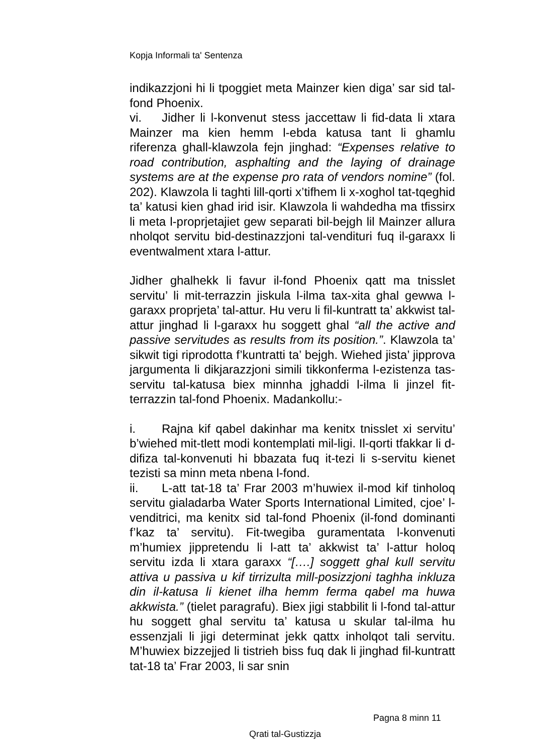Kopja Informali ta' Sentenza
indikazzjoni hi li tpoggiet meta Mainzer kien diga’ sar sid tal-fond Phoenix.
vi. Jidher li l-konvenut stess jaccettaw li fid-data li xtara Mainzer ma kien hemm l-ebda katusa tant li ghamlu riferenza ghall-klawzola fejn jinghad: “Expenses relative to road contribution, asphalting and the laying of drainage systems are at the expense pro rata of vendors nomine” (fol. 202). Klawzola li taghti lill-qorti x’tifhem li x-xoghol tat-tqeghid ta’ katusi kien ghad irid isir. Klawzola li wahdedha ma tfissirx li meta l-proprjetajiet gew separati bil-bejgh lil Mainzer allura nholqot servitu bid-destinazzjoni tal-vendituri fuq il-garaxx li eventwalment xtara l-attur.
Jidher ghalhekk li favur il-fond Phoenix qatt ma tnisslet servitu’ li mit-terrazzin jiskula l-ilma tax-xita ghal gewwa l-garaxx proprjeta’ tal-attur. Hu veru li fil-kuntratt ta’ akkwist tal-attur jinghad li l-garaxx hu soggett ghal “all the active and passive servitudes as results from its position.”. Klawzola ta’ sikwit tigi riprodotta f’kuntratti ta’ bejgh. Wiehed jista’ jipprova jargumenta li dikjarazzjoni simili tikkonferma l-ezistenza tas-servitu tal-katusa biex minnha jghaddi l-ilma li jinzel fit-terrazzin tal-fond Phoenix. Madankollu:-
i. Rajna kif qabel dakinhar ma kenitx tnisslet xi servitu’ b’wiehed mit-tlett modi kontemplati mil-ligi. Il-qorti tfakkar li d-difiza tal-konvenuti hi bbazata fuq it-tezi li s-servitu kienet tezisti sa minn meta nbena l-fond.
ii. L-att tat-18 ta’ Frar 2003 m’huwiex il-mod kif tinholoq servitu gialadarba Water Sports International Limited, cjoe’ l-venditrici, ma kenitx sid tal-fond Phoenix (il-fond dominanti f’kaz ta’ servitu). Fit-twegiba guramentata l-konvenuti m’humiex jippretendu li l-att ta’ akkwist ta’ l-attur holoq servitu izda li xtara garaxx “[….] soggett ghal kull servitu attiva u passiva u kif tirrizulta mill-posizzjoni taghha inkluza din il-katusa li kienet ilha hemm ferma qabel ma huwa akkwista.” (tielet paragrafu). Biex jigi stabbilit li l-fond tal-attur hu soggett ghal servitu ta’ katusa u skular tal-ilma hu essenzjali li jigi determinat jekk qattx inholqot tali servitu. M’huwiex bizzejjed li tistrieh biss fuq dak li jinghad fil-kuntratt tat-18 ta’ Frar 2003, li sar snin
Pagna 8 minn 11
Qrati tal-Gustizzja